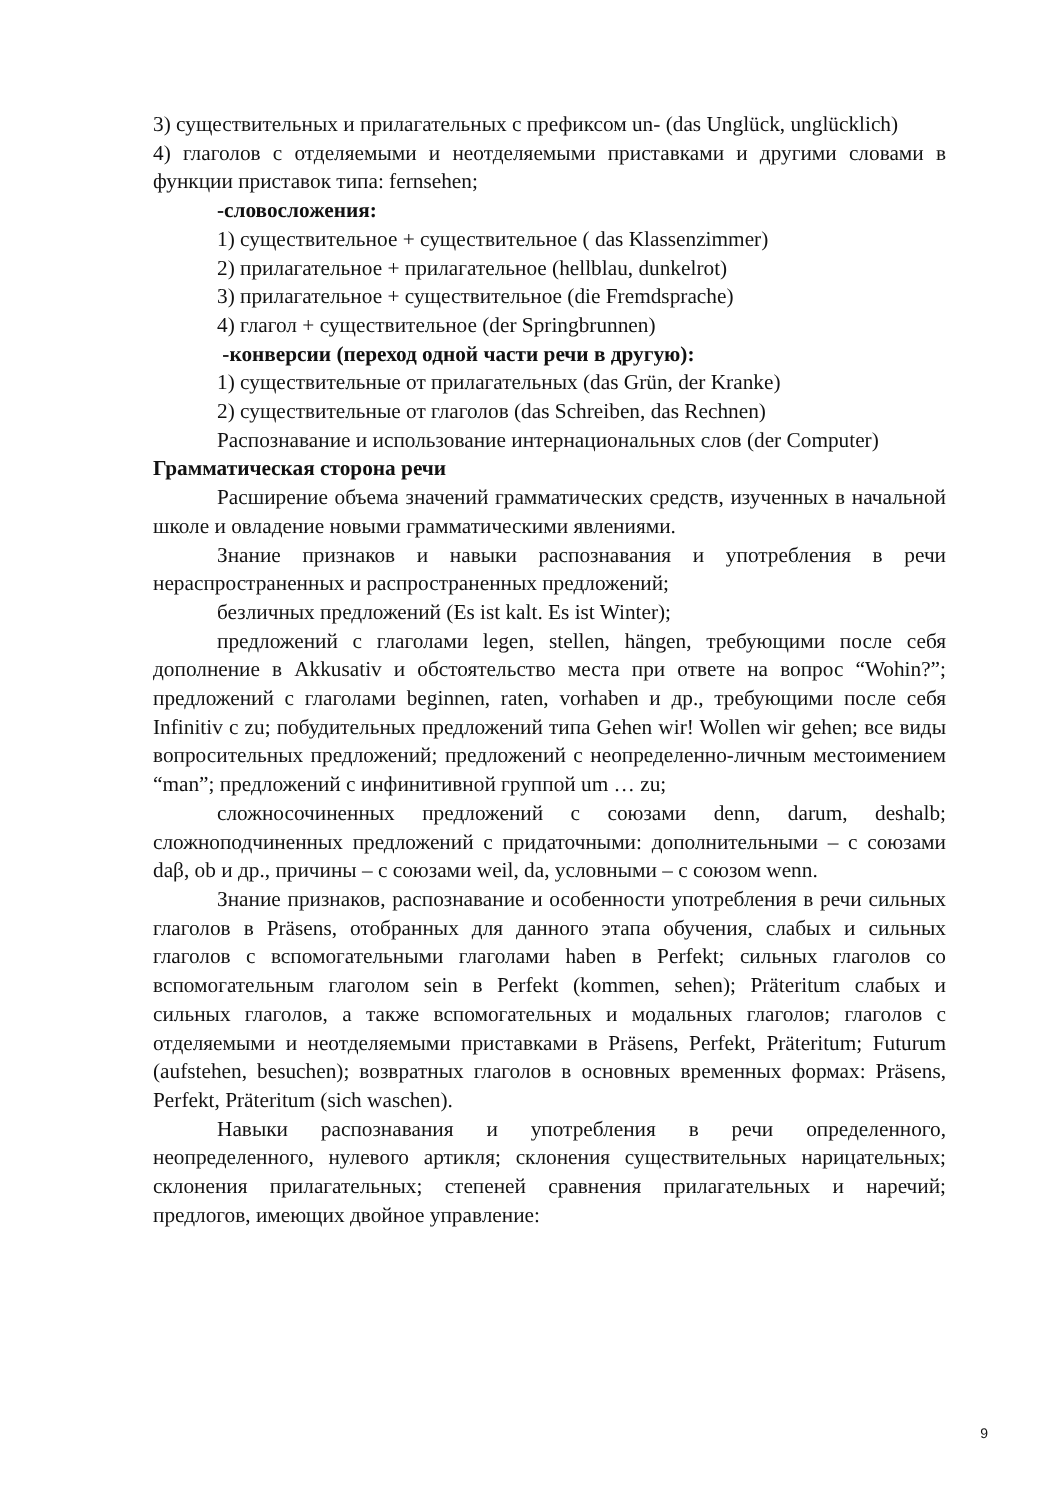3) существительных и прилагательных с префиксом un- (das Unglück, unglücklich)
4) глаголов с отделяемыми и неотделяемыми приставками и другими словами в функции приставок типа: fernsehen;
-словосложения:
1) существительное + существительное ( das Klassenzimmer)
2) прилагательное + прилагательное (hellblau, dunkelrot)
3) прилагательное + существительное (die Fremdsprache)
4) глагол + существительное (der Springbrunnen)
-конверсии (переход одной части речи в другую):
1) существительные от прилагательных (das Grün, der Kranke)
2) существительные от глаголов (das Schreiben, das Rechnen)
Распознавание и использование интернациональных слов (der Computer)
Грамматическая сторона речи
Расширение объема значений грамматических средств, изученных в начальной школе и овладение новыми грамматическими явлениями.
Знание признаков и навыки распознавания и употребления в речи нераспространенных и распространенных предложений;
безличных предложений (Es ist kalt. Es ist Winter);
предложений с глаголами legen, stellen, hängen, требующими после себя дополнение в Akkusativ и обстоятельство места при ответе на вопрос “Wohin?”; предложений с глаголами beginnen, raten, vorhaben и др., требующими после себя Infinitiv с zu; побудительных предложений типа Gehen wir! Wollen wir gehen; все виды вопросительных предложений; предложений с неопределенно-личным местоимением “man”; предложений с инфинитивной группой um … zu;
сложносочиненных предложений с союзами denn, darum, deshalb; сложноподчиненных предложений с придаточными: дополнительными – с союзами daβ, ob и др., причины – с союзами weil, da, условными – с союзом wenn.
Знание признаков, распознавание и особенности употребления в речи сильных глаголов в Präsens, отобранных для данного этапа обучения, слабых и сильных глаголов с вспомогательными глаголами haben в Perfekt; сильных глаголов со вспомогательным глаголом sein в Perfekt (kommen, sehen); Präteritum слабых и сильных глаголов, а также вспомогательных и модальных глаголов; глаголов с отделяемыми и неотделяемыми приставками в Präsens, Perfekt, Präteritum; Futurum (aufstehen, besuchen); возвратных глаголов в основных временных формах: Präsens, Perfekt, Präteritum (sich waschen).
Навыки распознавания и употребления в речи определенного, неопределенного, нулевого артикля; склонения существительных нарицательных; склонения прилагательных; степеней сравнения прилагательных и наречий; предлогов, имеющих двойное управление:
9